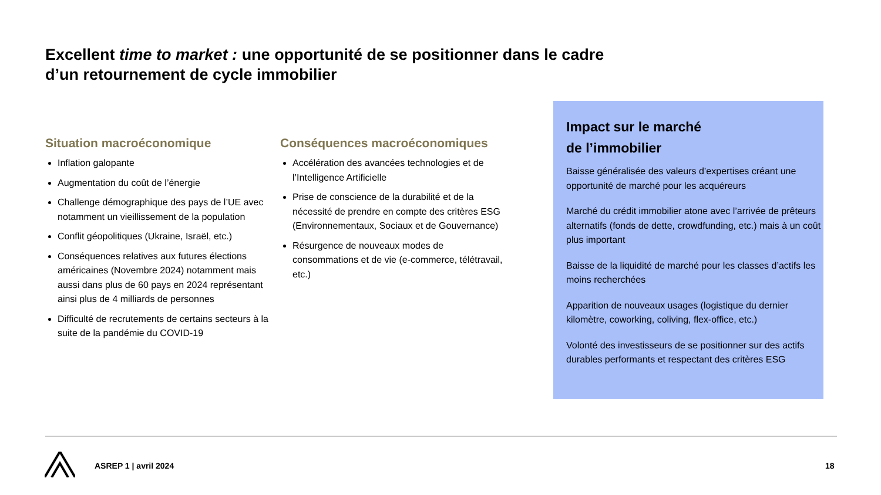Excellent time to market : une opportunité de se positionner dans le cadre d’un retournement de cycle immobilier
Situation macroéconomique
Inflation galopante
Augmentation du coût de l’énergie
Challenge démographique des pays de l’UE avec notamment un vieillissement de la population
Conflit géopolitiques (Ukraine, Israël, etc.)
Conséquences relatives aux futures élections américaines (Novembre 2024) notamment mais aussi dans plus de 60 pays en 2024 représentant ainsi plus de 4 milliards de personnes
Difficulté de recrutements de certains secteurs à la suite de la pandémie du COVID-19
Conséquences macroéconomiques
Accélération des avancées technologies et de l’Intelligence Artificielle
Prise de conscience de la durabilité et de la nécessité de prendre en compte des critères ESG (Environnementaux, Sociaux et de Gouvernance)
Résurgence de nouveaux modes de consommations et de vie (e-commerce, télétravail, etc.)
Impact sur le marché
de l’immobilier
Baisse généralisée des valeurs d’expertises créant une opportunité de marché pour les acquéreurs
Marché du crédit immobilier atone avec l’arrivée de prêteurs alternatifs (fonds de dette, crowdfunding, etc.) mais à un coût plus important
Baisse de la liquidité de marché pour les classes d’actifs les moins recherchées
Apparition de nouveaux usages (logistique du dernier kilomètre, coworking, coliving, flex-office, etc.)
Volonté des investisseurs de se positionner sur des actifs durables performants et respectant des critères ESG
ASREP 1 | avril 2024 18